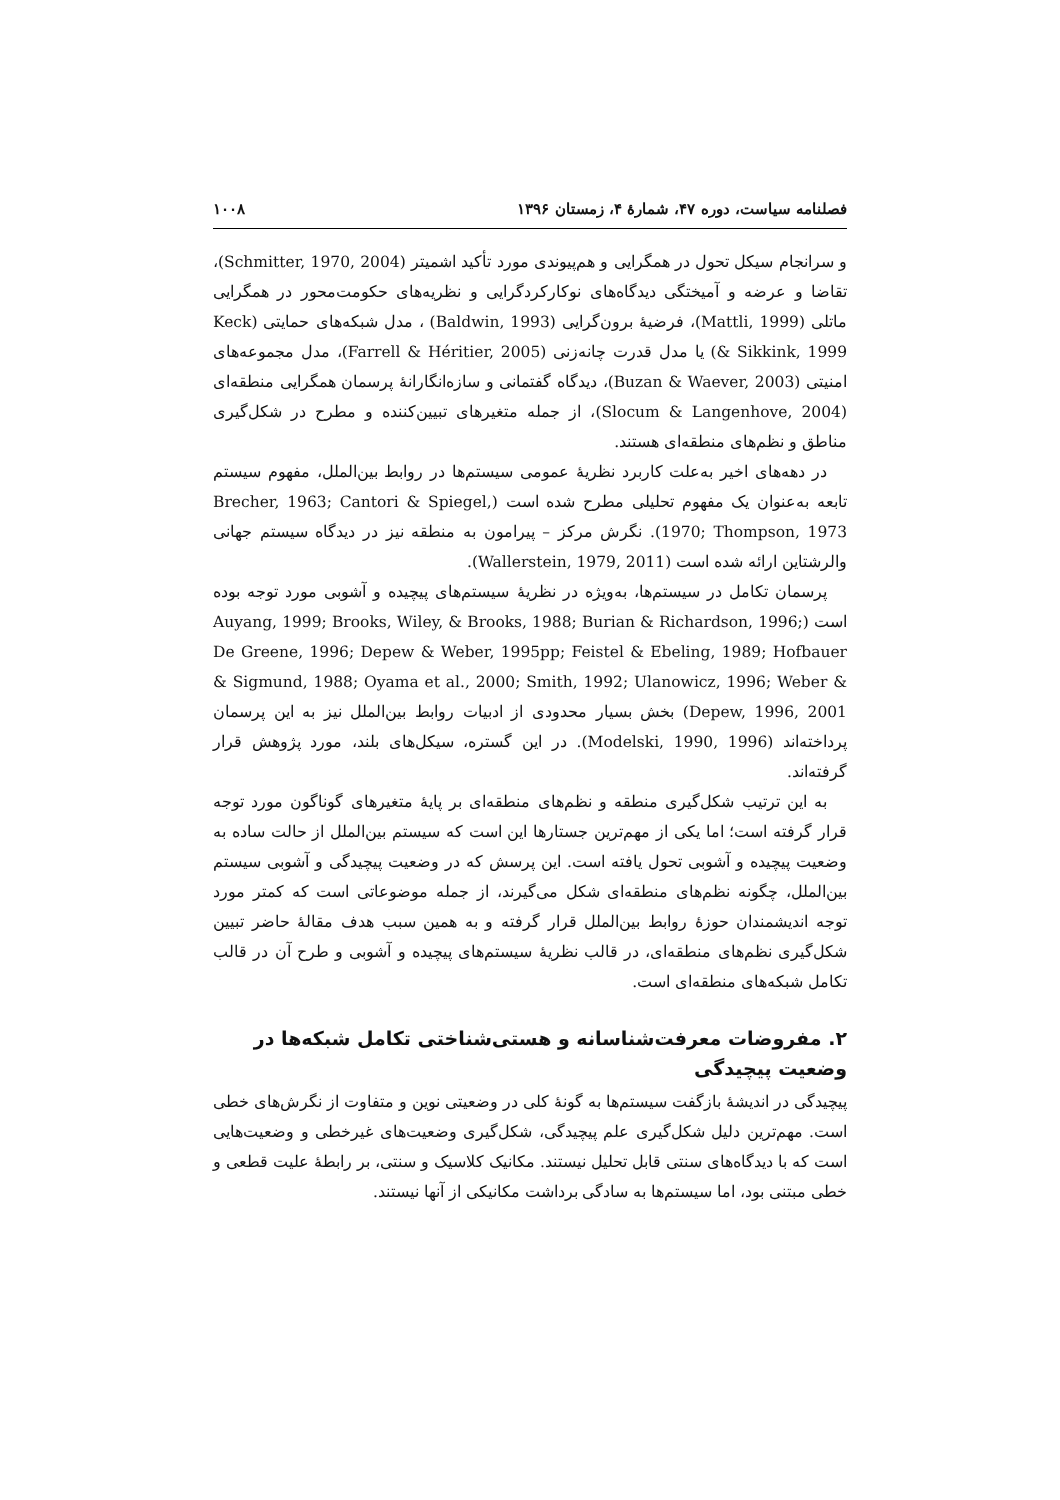فصلنامه سیاست، دوره ۴۷، شمارۀ ۴، زمستان ۱۳۹۶ ۱۰۰۸
و سرانجام سیکل تحول در همگرایی و هم‌پیوندی مورد تأکید اشمیتر (Schmitter, 1970, 2004)، تقاضا و عرضه و آمیختگی دیدگاه‌های نوکارکردگرایی و نظریه‌های حکومت‌محور در همگرایی ماتلی (Mattli, 1999)، فرضیۀ برون‌گرایی (Baldwin, 1993) ، مدل شبکه‌های حمایتی (Keck & Sikkink, 1999) یا مدل قدرت چانه‌زنی (Farrell & Héritier, 2005)، مدل مجموعه‌های امنیتی (Buzan & Waever, 2003)، دیدگاه گفتمانی و سازه‌انگارانۀ پرسمان همگرایی منطقه‌ای (Slocum & Langenhove, 2004)، از جمله متغیرهای تبیین‌کننده و مطرح در شکل‌گیری مناطق و نظم‌های منطقه‌ای هستند.
در دهه‌های اخیر به‌علت کاربرد نظریۀ عمومی سیستم‌ها در روابط بین‌الملل، مفهوم سیستم تابعه به‌عنوان یک مفهوم تحلیلی مطرح شده است (Brecher, 1963; Cantori & Spiegel, 1970; Thompson, 1973). نگرش مرکز – پیرامون به منطقه نیز در دیدگاه سیستم جهانی والرشتاین ارائه شده است (Wallerstein, 1979, 2011).
پرسمان تکامل در سیستم‌ها، به‌ویژه در نظریۀ سیستم‌های پیچیده و آشوبی مورد توجه بوده است (Auyang, 1999; Brooks, Wiley, & Brooks, 1988; Burian & Richardson, 1996; De Greene, 1996; Depew & Weber, 1995pp; Feistel & Ebeling, 1989; Hofbauer & Sigmund, 1988; Oyama et al., 2000; Smith, 1992; Ulanowicz, 1996; Weber & Depew, 1996, 2001) بخش بسیار محدودی از ادبیات روابط بین‌الملل نیز به این پرسمان پرداخته‌اند (Modelski, 1990, 1996). در این گستره، سیکل‌های بلند، مورد پژوهش قرار گرفته‌اند.
به این ترتیب شکل‌گیری منطقه و نظم‌های منطقه‌ای بر پایۀ متغیرهای گوناگون مورد توجه قرار گرفته است؛ اما یکی از مهم‌ترین جستارها این است که سیستم بین‌الملل از حالت ساده به وضعیت پیچیده و آشوبی تحول یافته است. این پرسش که در وضعیت پیچیدگی و آشوبی سیستم بین‌الملل، چگونه نظم‌های منطقه‌ای شکل می‌گیرند، از جمله موضوعاتی است که کمتر مورد توجه اندیشمندان حوزۀ روابط بین‌الملل قرار گرفته و به همین سبب هدف مقالۀ حاضر تبیین شکل‌گیری نظم‌های منطقه‌ای، در قالب نظریۀ سیستم‌های پیچیده و آشوبی و طرح آن در قالب تکامل شبکه‌های منطقه‌ای است.
۲. مفروضات معرفت‌شناسانه و هستی‌شناختی تکامل شبکه‌ها در وضعیت پیچیدگی
پیچیدگی در اندیشۀ بازگفت سیستم‌ها به گونۀ کلی در وضعیتی نوین و متفاوت از نگرش‌های خطی است. مهم‌ترین دلیل شکل‌گیری علم پیچیدگی، شکل‌گیری وضعیت‌های غیرخطی و وضعیت‌هایی است که با دیدگاه‌های سنتی قابل تحلیل نیستند. مکانیک کلاسیک و سنتی، بر رابطۀ علیت قطعی و خطی مبتنی بود، اما سیستم‌ها به سادگی برداشت مکانیکی از آنها نیستند.